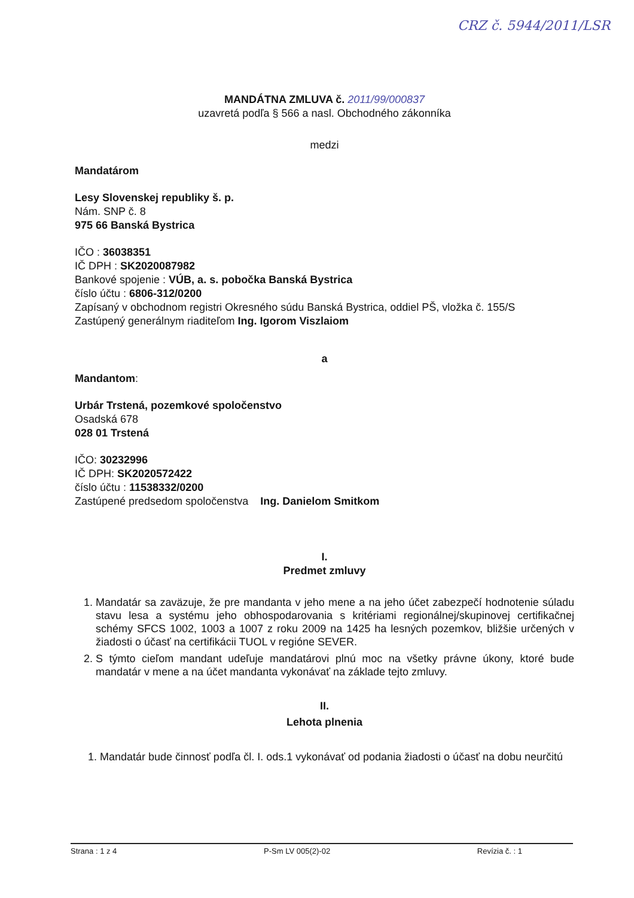CRZ č. 5944/2011/LSR
MANDÁTNA ZMLUVA č. 2011/99/000837
uzavretá podľa § 566 a nasl. Obchodného zákonníka
medzi
Mandatárom
Lesy Slovenskej republiky š. p.
Nám. SNP č. 8
975 66 Banská Bystrica
IČO : 36038351
IČ DPH : SK2020087982
Bankové spojenie : VÚB, a. s. pobočka Banská Bystrica
číslo účtu : 6806-312/0200
Zapísaný v obchodnom registri Okresného súdu Banská Bystrica, oddiel PŠ, vložka č. 155/S
Zastúpený generálnym riaditeľom Ing. Igorom Viszlaiom
a
Mandantom:
Urbár Trstená, pozemkové spoločenstvo
Osadská 678
028 01 Trstená
IČO: 30232996
IČ DPH: SK2020572422
číslo účtu : 11538332/0200
Zastúpené predsedom spoločenstva Ing. Danielom Smitkom
I.
Predmet zmluvy
1. Mandatár sa zaväzuje, že pre mandanta v jeho mene a na jeho účet zabezpečí hodnotenie súladu stavu lesa a systému jeho obhospodarovania s kritériami regionálnej/skupinovej certifikačnej schémy SFCS 1002, 1003 a 1007 z roku 2009 na 1425 ha lesných pozemkov, bližšie určených v žiadosti o účasť na certifikácii TUOL v regióne SEVER.
2. S týmto cieľom mandant udeľuje mandatárovi plnú moc na všetky právne úkony, ktoré bude mandatár v mene a na účet mandanta vykonávať na základe tejto zmluvy.
II.
Lehota plnenia
1. Mandatár bude činnosť podľa čl. I. ods.1 vykonávať od podania žiadosti o účasť na dobu neurčitú
Strana : 1 z 4 P-Sm LV 005(2)-02 Revízia č. : 1